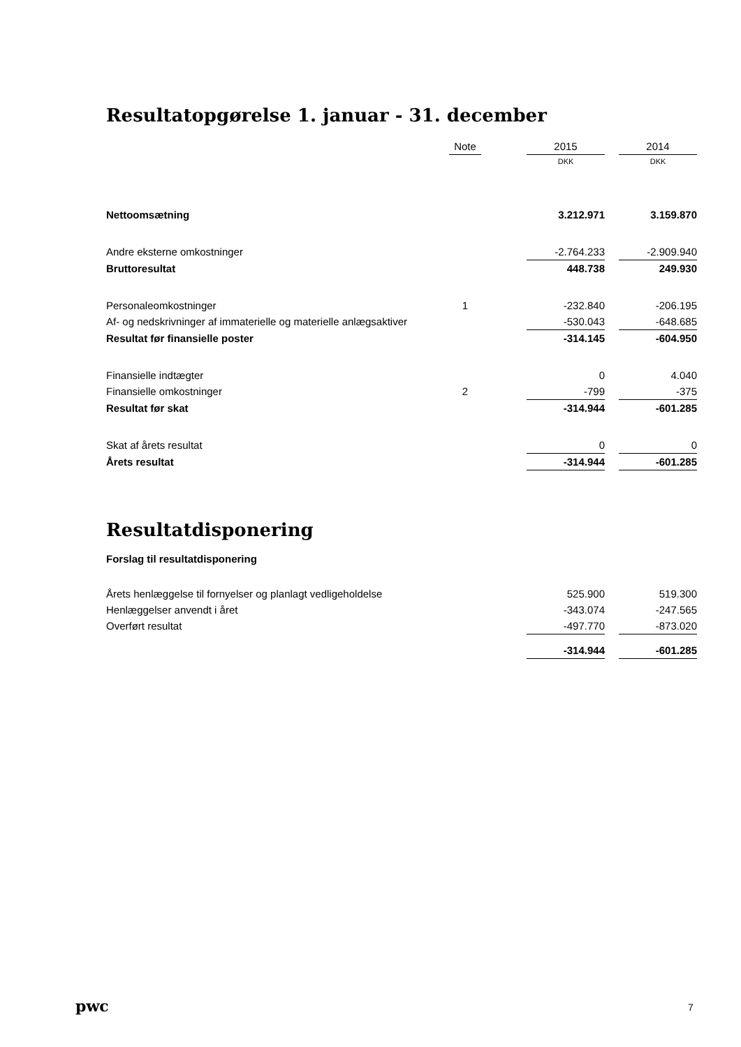Resultatopgørelse 1. januar - 31. december
| | Note | | 2015 | | 2014 |
| --- | --- | --- | --- | --- | --- |
| | | | DKK | | DKK |
| Nettoomsætning | | | 3.212.971 | | 3.159.870 |
| Andre eksterne omkostninger | | | -2.764.233 | | -2.909.940 |
| Bruttoresultat | | | 448.738 | | 249.930 |
| Personaleomkostninger | 1 | | -232.840 | | -206.195 |
| Af- og nedskrivninger af immaterielle og materielle anlægsaktiver | | | -530.043 | | -648.685 |
| Resultat før finansielle poster | | | -314.145 | | -604.950 |
| Finansielle indtægter | | | 0 | | 4.040 |
| Finansielle omkostninger | 2 | | -799 | | -375 |
| Resultat før skat | | | -314.944 | | -601.285 |
| Skat af årets resultat | | | 0 | | 0 |
| Årets resultat | | | -314.944 | | -601.285 |
Resultatdisponering
Forslag til resultatdisponering
| Årets henlæggelse til fornyelser og planlagt vedligeholdelse | | | 525.900 | | 519.300 |
| Henlæggelser anvendt i året | | | -343.074 | | -247.565 |
| Overført resultat | | | -497.770 | | -873.020 |
| | | | -314.944 | | -601.285 |
pwc 7